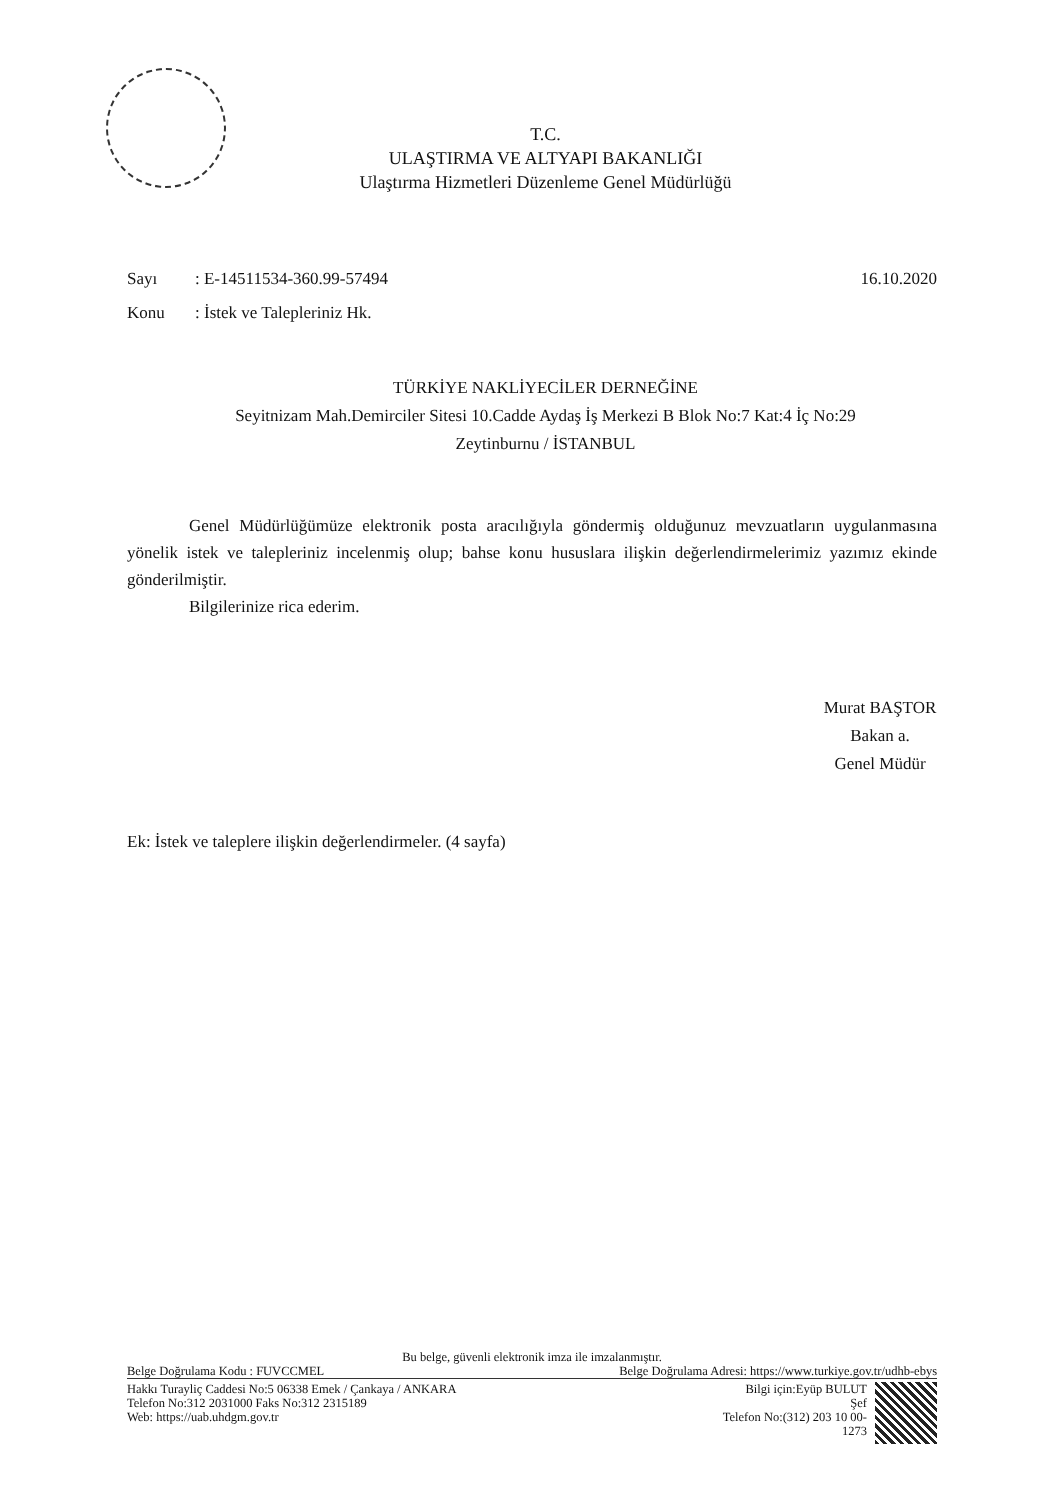T.C.
ULAŞTIRMA VE ALTYAPI BAKANLIĞI
Ulaştırma Hizmetleri Düzenleme Genel Müdürlüğü
Sayı: E-14511534-360.99-57494 16.10.2020
Konu: İstek ve Talepleriniz Hk.
TÜRKİYE NAKLİYECİLER DERNEĞİNE
Seyitnizam Mah.Demirciler Sitesi 10.Cadde Aydaş İş Merkezi B Blok No:7 Kat:4 İç No:29
Zeytinburnu / İSTANBUL
Genel Müdürlüğümüze elektronik posta aracılığıyla göndermiş olduğunuz mevzuatların uygulanmasına yönelik istek ve talepleriniz incelenmiş olup; bahse konu hususlara ilişkin değerlendirmelerimiz yazımız ekinde gönderilmiştir.
Bilgilerinize rica ederim.
Murat BAŞTOR
Bakan a.
Genel Müdür
Ek: İstek ve taleplere ilişkin değerlendirmeler. (4 sayfa)
Bu belge, güvenli elektronik imza ile imzalanmıştır.
Belge Doğrulama Kodu : FUVCCMEL Belge Doğrulama Adresi: https://www.turkiye.gov.tr/udhb-ebys
Hakkı Turayliç Caddesi No:5 06338 Emek / Çankaya / ANKARA
Telefon No:312 2031000 Faks No:312 2315189
Web: https://uab.uhdgm.gov.tr
Bilgi için:Eyüp BULUT
Şef
Telefon No:(312) 203 10 00-
1273